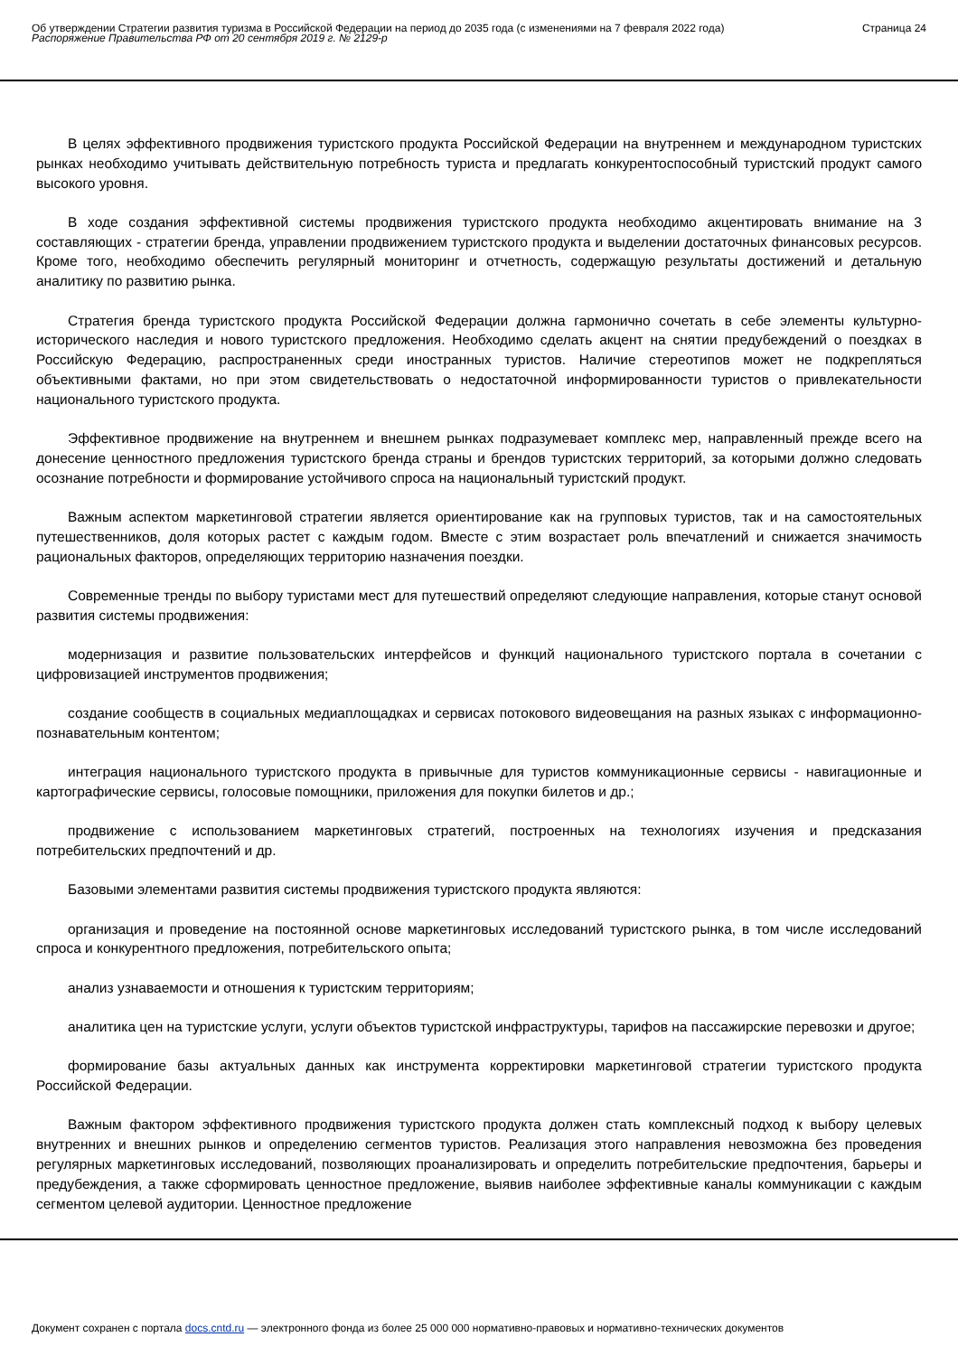Об утверждении Стратегии развития туризма в Российской Федерации на период до 2035 года (с изменениями на 7 февраля 2022 года)
Распоряжение Правительства РФ от 20 сентября 2019 г. № 2129-р
Страница 24
В целях эффективного продвижения туристского продукта Российской Федерации на внутреннем и международном туристских рынках необходимо учитывать действительную потребность туриста и предлагать конкурентоспособный туристский продукт самого высокого уровня.
В ходе создания эффективной системы продвижения туристского продукта необходимо акцентировать внимание на 3 составляющих - стратегии бренда, управлении продвижением туристского продукта и выделении достаточных финансовых ресурсов. Кроме того, необходимо обеспечить регулярный мониторинг и отчетность, содержащую результаты достижений и детальную аналитику по развитию рынка.
Стратегия бренда туристского продукта Российской Федерации должна гармонично сочетать в себе элементы культурно-исторического наследия и нового туристского предложения. Необходимо сделать акцент на снятии предубеждений о поездках в Российскую Федерацию, распространенных среди иностранных туристов. Наличие стереотипов может не подкрепляться объективными фактами, но при этом свидетельствовать о недостаточной информированности туристов о привлекательности национального туристского продукта.
Эффективное продвижение на внутреннем и внешнем рынках подразумевает комплекс мер, направленный прежде всего на донесение ценностного предложения туристского бренда страны и брендов туристских территорий, за которыми должно следовать осознание потребности и формирование устойчивого спроса на национальный туристский продукт.
Важным аспектом маркетинговой стратегии является ориентирование как на групповых туристов, так и на самостоятельных путешественников, доля которых растет с каждым годом. Вместе с этим возрастает роль впечатлений и снижается значимость рациональных факторов, определяющих территорию назначения поездки.
Современные тренды по выбору туристами мест для путешествий определяют следующие направления, которые станут основой развития системы продвижения:
модернизация и развитие пользовательских интерфейсов и функций национального туристского портала в сочетании с цифровизацией инструментов продвижения;
создание сообществ в социальных медиаплощадках и сервисах потокового видеовещания на разных языках с информационно-познавательным контентом;
интеграция национального туристского продукта в привычные для туристов коммуникационные сервисы - навигационные и картографические сервисы, голосовые помощники, приложения для покупки билетов и др.;
продвижение с использованием маркетинговых стратегий, построенных на технологиях изучения и предсказания потребительских предпочтений и др.
Базовыми элементами развития системы продвижения туристского продукта являются:
организация и проведение на постоянной основе маркетинговых исследований туристского рынка, в том числе исследований спроса и конкурентного предложения, потребительского опыта;
анализ узнаваемости и отношения к туристским территориям;
аналитика цен на туристские услуги, услуги объектов туристской инфраструктуры, тарифов на пассажирские перевозки и другое;
формирование базы актуальных данных как инструмента корректировки маркетинговой стратегии туристского продукта Российской Федерации.
Важным фактором эффективного продвижения туристского продукта должен стать комплексный подход к выбору целевых внутренних и внешних рынков и определению сегментов туристов. Реализация этого направления невозможна без проведения регулярных маркетинговых исследований, позволяющих проанализировать и определить потребительские предпочтения, барьеры и предубеждения, а также сформировать ценностное предложение, выявив наиболее эффективные каналы коммуникации с каждым сегментом целевой аудитории. Ценностное предложение
Документ сохранен с портала docs.cntd.ru — электронного фонда из более 25 000 000 нормативно-правовых и нормативно-технических документов